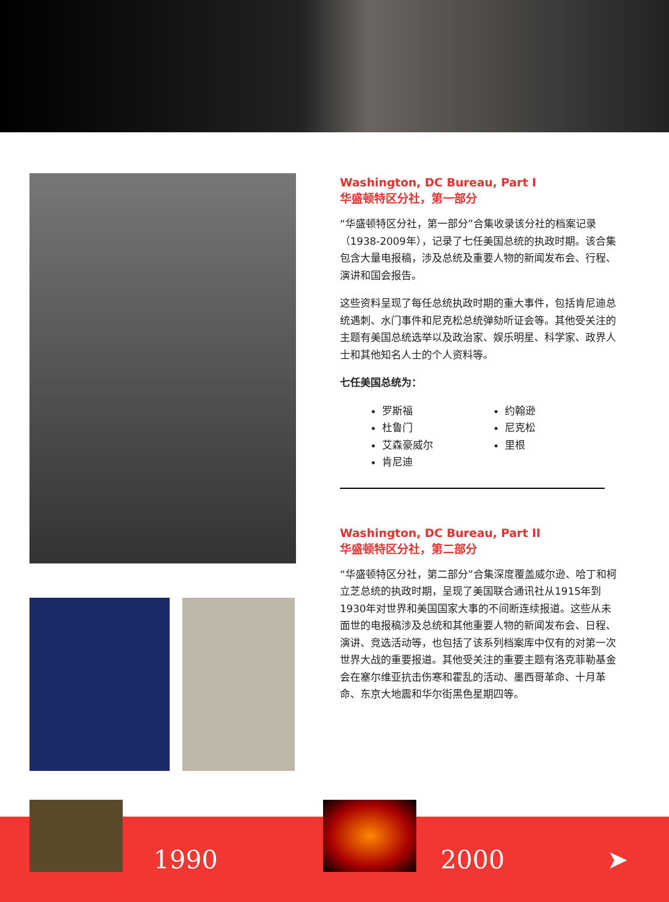Washington, DC Bureau, Part I
华盛顿特区分社，第一部分
“华盛顿特区分社，第一部分”合集收录该分社的档案记录（1938-2009年），记录了七任美国总统的执政时期。该合集包含大量电报稿，涉及总统及重要人物的新闻发布会、行程、演讲和国会报告。
这些资料呈现了每任总统执政时期的重大事件，包括肯尼迪总统遇刺、水门事件和尼克松总统弹劾听证会等。其他受关注的主题有美国总统选举以及政治家、娱乐明星、科学家、政界人士和其他知名人士的个人资料等。
七任美国总统为：
罗斯福
杜鲁门
艾森豪威尔
肯尼迪
约翰逊
尼克松
里根
Washington, DC Bureau, Part II
华盛顿特区分社，第二部分
“华盛顿特区分社，第二部分”合集深度覆盖威尔逊、哈丁和柯立芝总统的执政时期，呈现了美国联合通讯社从1915年到1930年对世界和美国国家大事的不间断连续报道。这些从未面世的电报稿涉及总统和其他重要人物的新闻发布会、日程、演讲、竞选活动等，也包括了该系列档案库中仅有的对第一次世界大战的重要报道。其他受关注的重要主题有洛克菲勒基金会在塞尔维亚抗击伤寒和霍乱的活动、墨西哥革命、十月革命、东京大地震和华尔街黑色星期四等。
1990 2000 ➤